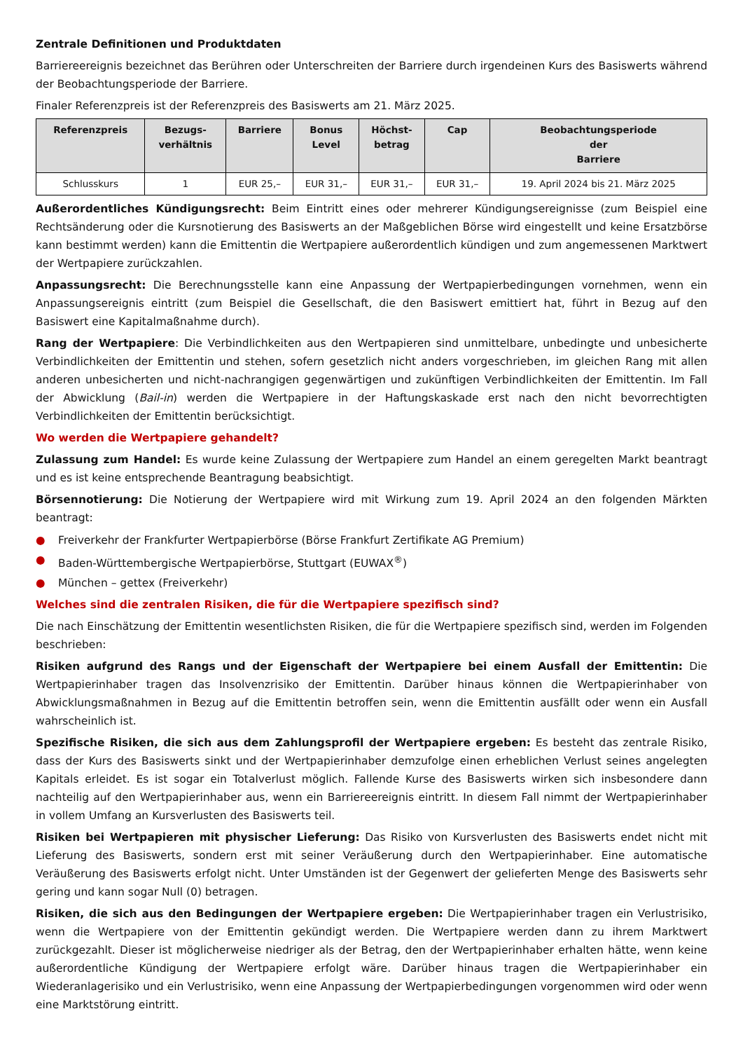Zentrale Definitionen und Produktdaten
Barriereereignis bezeichnet das Berühren oder Unterschreiten der Barriere durch irgendeinen Kurs des Basiswerts während der Beobachtungsperiode der Barriere.
Finaler Referenzpreis ist der Referenzpreis des Basiswerts am 21. März 2025.
| Referenzpreis | Bezugs- verhältnis | Barriere | Bonus Level | Höchst- betrag | Cap | Beobachtungsperiode der Barriere |
| --- | --- | --- | --- | --- | --- | --- |
| Schlusskurs | 1 | EUR 25,– | EUR 31,– | EUR 31,– | EUR 31,– | 19. April 2024 bis 21. März 2025 |
Außerordentliches Kündigungsrecht: Beim Eintritt eines oder mehrerer Kündigungsereignisse (zum Beispiel eine Rechtsänderung oder die Kursnotierung des Basiswerts an der Maßgeblichen Börse wird eingestellt und keine Ersatzbörse kann bestimmt werden) kann die Emittentin die Wertpapiere außerordentlich kündigen und zum angemessenen Marktwert der Wertpapiere zurückzahlen.
Anpassungsrecht: Die Berechnungsstelle kann eine Anpassung der Wertpapierbedingungen vornehmen, wenn ein Anpassungsereignis eintritt (zum Beispiel die Gesellschaft, die den Basiswert emittiert hat, führt in Bezug auf den Basiswert eine Kapitalmaßnahme durch).
Rang der Wertpapiere: Die Verbindlichkeiten aus den Wertpapieren sind unmittelbare, unbedingte und unbesicherte Verbindlichkeiten der Emittentin und stehen, sofern gesetzlich nicht anders vorgeschrieben, im gleichen Rang mit allen anderen unbesicherten und nicht-nachrangigen gegenwärtigen und zukünftigen Verbindlichkeiten der Emittentin. Im Fall der Abwicklung (Bail-in) werden die Wertpapiere in der Haftungskaskade erst nach den nicht bevorrechtigten Verbindlichkeiten der Emittentin berücksichtigt.
Wo werden die Wertpapiere gehandelt?
Zulassung zum Handel: Es wurde keine Zulassung der Wertpapiere zum Handel an einem geregelten Markt beantragt und es ist keine entsprechende Beantragung beabsichtigt.
Börsennotierung: Die Notierung der Wertpapiere wird mit Wirkung zum 19. April 2024 an den folgenden Märkten beantragt:
● Freiverkehr der Frankfurter Wertpapierbörse (Börse Frankfurt Zertifikate AG Premium)
● Baden-Württembergische Wertpapierbörse, Stuttgart (EUWAX<sup>®</sup>)
● München – gettex (Freiverkehr)
Welches sind die zentralen Risiken, die für die Wertpapiere spezifisch sind?
Die nach Einschätzung der Emittentin wesentlichsten Risiken, die für die Wertpapiere spezifisch sind, werden im Folgenden beschrieben:
Risiken aufgrund des Rangs und der Eigenschaft der Wertpapiere bei einem Ausfall der Emittentin: Die Wertpapierinhaber tragen das Insolvenzrisiko der Emittentin. Darüber hinaus können die Wertpapierinhaber von Abwicklungsmaßnahmen in Bezug auf die Emittentin betroffen sein, wenn die Emittentin ausfällt oder wenn ein Ausfall wahrscheinlich ist.
Spezifische Risiken, die sich aus dem Zahlungsprofil der Wertpapiere ergeben: Es besteht das zentrale Risiko, dass der Kurs des Basiswerts sinkt und der Wertpapierinhaber demzufolge einen erheblichen Verlust seines angelegten Kapitals erleidet. Es ist sogar ein Totalverlust möglich. Fallende Kurse des Basiswerts wirken sich insbesondere dann nachteilig auf den Wertpapierinhaber aus, wenn ein Barriereereignis eintritt. In diesem Fall nimmt der Wertpapierinhaber in vollem Umfang an Kursverlusten des Basiswerts teil.
Risiken bei Wertpapieren mit physischer Lieferung: Das Risiko von Kursverlusten des Basiswerts endet nicht mit Lieferung des Basiswerts, sondern erst mit seiner Veräußerung durch den Wertpapierinhaber. Eine automatische Veräußerung des Basiswerts erfolgt nicht. Unter Umständen ist der Gegenwert der gelieferten Menge des Basiswerts sehr gering und kann sogar Null (0) betragen.
Risiken, die sich aus den Bedingungen der Wertpapiere ergeben: Die Wertpapierinhaber tragen ein Verlustrisiko, wenn die Wertpapiere von der Emittentin gekündigt werden. Die Wertpapiere werden dann zu ihrem Marktwert zurückgezahlt. Dieser ist möglicherweise niedriger als der Betrag, den der Wertpapierinhaber erhalten hätte, wenn keine außerordentliche Kündigung der Wertpapiere erfolgt wäre. Darüber hinaus tragen die Wertpapierinhaber ein Wiederanlagerisiko und ein Verlustrisiko, wenn eine Anpassung der Wertpapierbedingungen vorgenommen wird oder wenn eine Marktstörung eintritt.